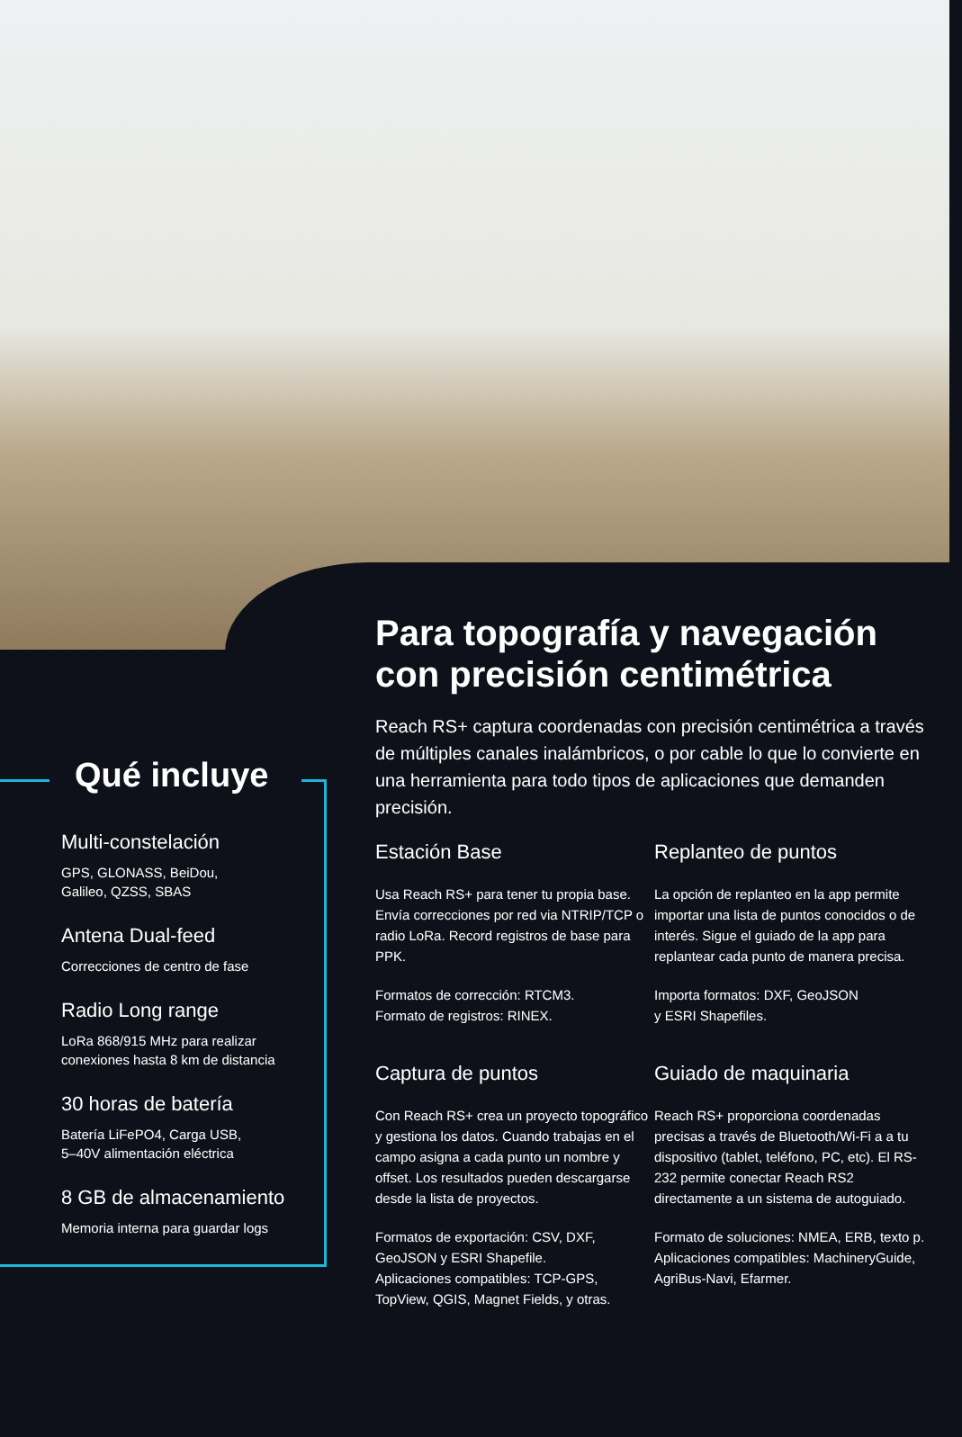Qué incluye
Multi-constelación
GPS, GLONASS, BeiDou,
Galileo, QZSS, SBAS
Antena Dual-feed
Correcciones de centro de fase
Radio Long range
LoRa 868/915 MHz para realizar
conexiones hasta 8 km de distancia
30 horas de batería
Batería LiFePO4, Carga USB,
5–40V alimentación eléctrica
8 GB de almacenamiento
Memoria interna para guardar logs
Para topografía y navegación con precisión centimétrica
Reach RS+ captura coordenadas con precisión centimétrica a través de múltiples canales inalámbricos, o por cable lo que lo convierte en una herramienta para todo tipos de aplicaciones que demanden precisión.
Estación Base
Usa Reach RS+ para tener tu propia base. Envía correcciones por red via NTRIP/TCP o radio LoRa. Record registros de base para PPK.
Formatos de corrección: RTCM3.
Formato de registros: RINEX.
Replanteo de puntos
La opción de replanteo en la app permite importar una lista de puntos conocidos o de interés. Sigue el guiado de la app para replantear cada punto de manera precisa.
Importa formatos: DXF, GeoJSON
y ESRI Shapefiles.
Captura de puntos
Con Reach RS+ crea un proyecto topográfico y gestiona los datos. Cuando trabajas en el campo asigna a cada punto un nombre y offset. Los resultados pueden descargarse desde la lista de proyectos.
Formatos de exportación: CSV, DXF, GeoJSON y ESRI Shapefile.
Aplicaciones compatibles: TCP-GPS, TopView, QGIS, Magnet Fields, y otras.
Guiado de maquinaria
Reach RS+ proporciona coordenadas precisas a través de Bluetooth/Wi-Fi a a tu dispositivo (tablet, teléfono, PC, etc). El RS-232 permite conectar Reach RS2 directamente a un sistema de autoguiado.
Formato de soluciones: NMEA, ERB, texto p.
Aplicaciones compatibles: MachineryGuide, AgriBus-Navi, Efarmer.